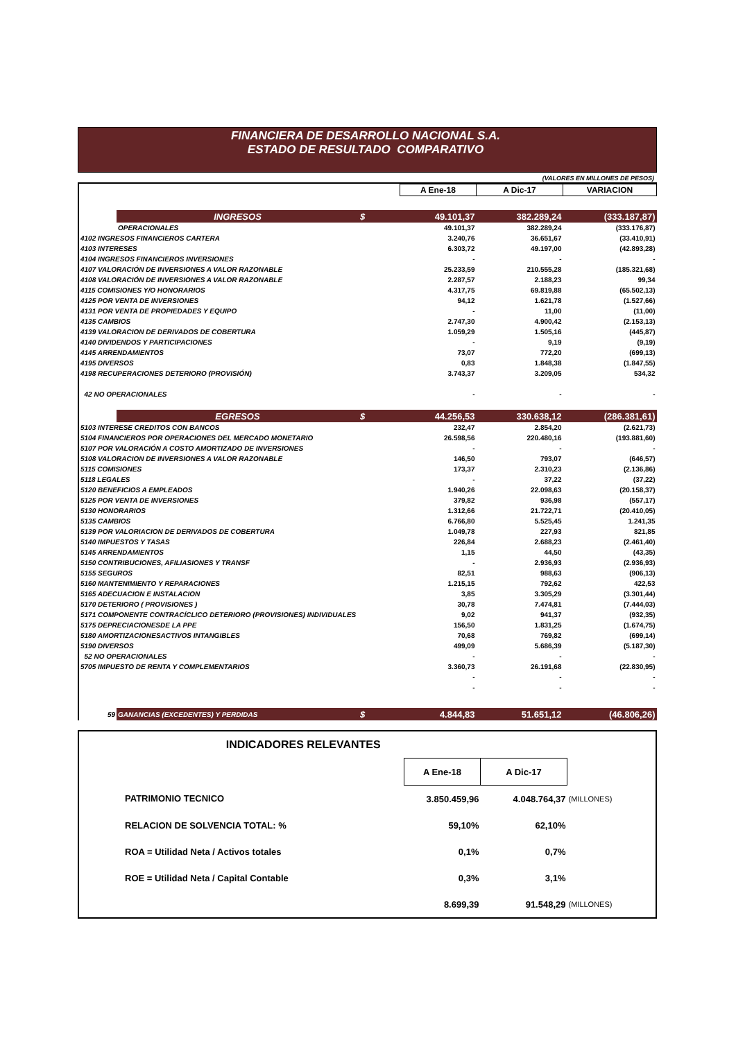FINANCIERA DE DESARROLLO NACIONAL S.A.
ESTADO DE RESULTADO COMPARATIVO
(VALORES EN MILLONES DE PESOS)
| | | | A Ene-18 | A Dic-17 | VARIACION |
| | INGRESOS | $ | 49.101,37 | 382.289,24 | (333.187,87) |
| | OPERACIONALES | | 49.101,37 | 382.289,24 | (333.176,87) |
| 4102 INGRESOS FINANCIEROS CARTERA | | | 3.240,76 | 36.651,67 | (33.410,91) |
| 4103 INTERESES | | | 6.303,72 | 49.197,00 | (42.893,28) |
| 4104 INGRESOS FINANCIEROS INVERSIONES | | | - | - | - |
| 4107 VALORACIÓN DE INVERSIONES A VALOR RAZONABLE | | | 25.233,59 | 210.555,28 | (185.321,68) |
| 4108 VALORACIÓN DE INVERSIONES A VALOR RAZONABLE | | | 2.287,57 | 2.188,23 | 99,34 |
| 4115 COMISIONES Y/O HONORARIOS | | | 4.317,75 | 69.819,88 | (65.502,13) |
| 4125 POR VENTA DE INVERSIONES | | | 94,12 | 1.621,78 | (1.527,66) |
| 4131 POR VENTA DE PROPIEDADES Y EQUIPO | | | - | 11,00 | (11,00) |
| 4135 CAMBIOS | | | 2.747,30 | 4.900,42 | (2.153,13) |
| 4139 VALORACION DE DERIVADOS DE COBERTURA | | | 1.059,29 | 1.505,16 | (445,87) |
| 4140 DIVIDENDOS Y PARTICIPACIONES | | | - | 9,19 | (9,19) |
| 4145 ARRENDAMIENTOS | | | 73,07 | 772,20 | (699,13) |
| 4195 DIVERSOS | | | 0,83 | 1.848,38 | (1.847,55) |
| 4198 RECUPERACIONES DETERIORO (PROVISIÓN) | | | 3.743,37 | 3.209,05 | 534,32 |
| 42 NO OPERACIONALES | | | - | - | - |
| | EGRESOS | $ | 44.256,53 | 330.638,12 | (286.381,61) |
| 5103 INTERESE CREDITOS CON BANCOS | | | 232,47 | 2.854,20 | (2.621,73) |
| 5104 FINANCIEROS POR OPERACIONES DEL MERCADO MONETARIO | | | 26.598,56 | 220.480,16 | (193.881,60) |
| 5107 POR VALORACIÓN A COSTO AMORTIZADO DE INVERSIONES | | | - | - | - |
| 5108 VALORACION DE INVERSIONES A VALOR RAZONABLE | | | 146,50 | 793,07 | (646,57) |
| 5115 COMISIONES | | | 173,37 | 2.310,23 | (2.136,86) |
| 5118 LEGALES | | | - | 37,22 | (37,22) |
| 5120 BENEFICIOS A EMPLEADOS | | | 1.940,26 | 22.098,63 | (20.158,37) |
| 5125 POR VENTA DE INVERSIONES | | | 379,82 | 936,98 | (557,17) |
| 5130 HONORARIOS | | | 1.312,66 | 21.722,71 | (20.410,05) |
| 5135 CAMBIOS | | | 6.766,80 | 5.525,45 | 1.241,35 |
| 5139 POR VALORIACION DE DERIVADOS DE COBERTURA | | | 1.049,78 | 227,93 | 821,85 |
| 5140 IMPUESTOS Y TASAS | | | 226,84 | 2.688,23 | (2.461,40) |
| 5145 ARRENDAMIENTOS | | | 1,15 | 44,50 | (43,35) |
| 5150 CONTRIBUCIONES, AFILIASIONES Y TRANSF | | | - | 2.936,93 | (2.936,93) |
| 5155 SEGUROS | | | 82,51 | 988,63 | (906,13) |
| 5160 MANTENIMIENTO Y REPARACIONES | | | 1.215,15 | 792,62 | 422,53 |
| 5165 ADECUACION E INSTALACION | | | 3,85 | 3.305,29 | (3.301,44) |
| 5170 DETERIORO ( PROVISIONES ) | | | 30,78 | 7.474,81 | (7.444,03) |
| 5171 COMPONENTE CONTRACÍCLICO DETERIORO (PROVISIONES) INDIVIDUALES | | | 9,02 | 941,37 | (932,35) |
| 5175 DEPRECIACIONESDE LA PPE | | | 156,50 | 1.831,25 | (1.674,75) |
| 5180 AMORTIZACIONESACTIVOS INTANGIBLES | | | 70,68 | 769,82 | (699,14) |
| 5190 DIVERSOS | | | 499,09 | 5.686,39 | (5.187,30) |
| 52 NO OPERACIONALES | | | - | - | - |
| 5705 IMPUESTO DE RENTA Y COMPLEMENTARIOS | | | 3.360,73 | 26.191,68 | (22.830,95) |
| | | | - | - | - |
| | | | - | - | - |
| 59 | GANANCIAS (EXCEDENTES) Y PERDIDAS | $ | 4.844,83 | 51.651,12 | (46.806,26) |
| INDICADORES RELEVANTES | | | | |
| | | A Ene-18 | A Dic-17 | |
| | PATRIMONIO TECNICO | 3.850.459,96 | 4.048.764,37 | (MILLONES) |
| | RELACION DE SOLVENCIA TOTAL: % | 59,10% | 62,10% | |
| | ROA = Utilidad Neta / Activos totales | 0,1% | 0,7% | |
| | ROE = Utilidad Neta / Capital Contable | 0,3% | 3,1% | |
| | | 8.699,39 | 91.548,29 | (MILLONES) |